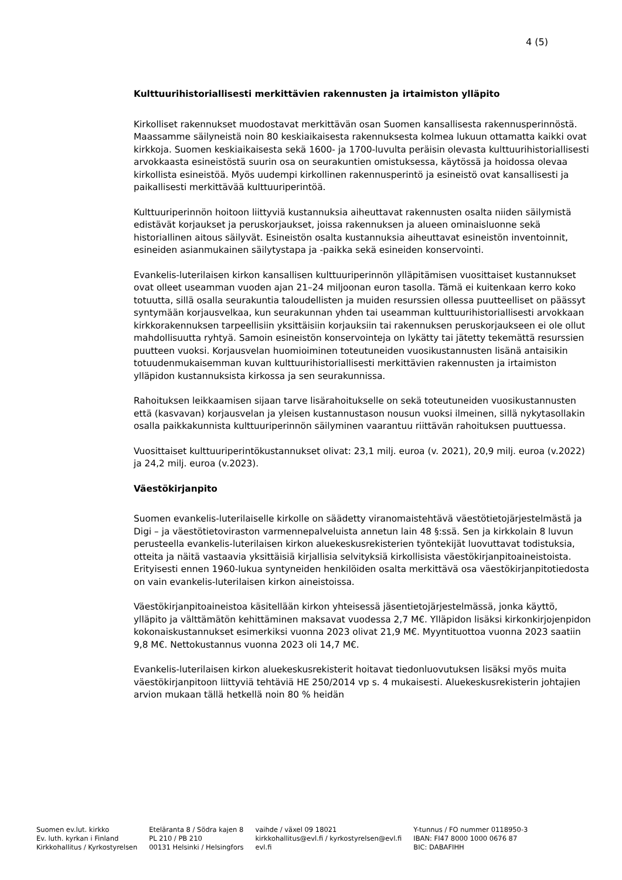4 (5)
Kulttuurihistoriallisesti merkittävien rakennusten ja irtaimiston ylläpito
Kirkolliset rakennukset muodostavat merkittävän osan Suomen kansallisesta rakennusperinnöstä. Maassamme säilyneistä noin 80 keskiaikaisesta rakennuksesta kolmea lukuun ottamatta kaikki ovat kirkkoja. Suomen keskiaikaisesta sekä 1600- ja 1700-luvulta peräisin olevasta kulttuurihistoriallisesti arvokkaasta esineistöstä suurin osa on seurakuntien omistuksessa, käytössä ja hoidossa olevaa kirkollista esineistöä. Myös uudempi kirkollinen rakennusperintö ja esineistö ovat kansallisesti ja paikallisesti merkittävää kulttuuriperintöä.
Kulttuuriperinnön hoitoon liittyviä kustannuksia aiheuttavat rakennusten osalta niiden säilymistä edistävät korjaukset ja peruskorjaukset, joissa rakennuksen ja alueen ominaisluonne sekä historiallinen aitous säilyvät. Esineistön osalta kustannuksia aiheuttavat esineistön inventoinnit, esineiden asianmukainen säilytystapa ja -paikka sekä esineiden konservointi.
Evankelis-luterilaisen kirkon kansallisen kulttuuriperinnön ylläpitämisen vuosittaiset kustannukset ovat olleet useamman vuoden ajan 21–24 miljoonan euron tasolla. Tämä ei kuitenkaan kerro koko totuutta, sillä osalla seurakuntia taloudellisten ja muiden resurssien ollessa puutteelliset on päässyt syntymään korjausvelkaa, kun seurakunnan yhden tai useamman kulttuurihistoriallisesti arvokkaan kirkkorakennuksen tarpeellisiin yksittäisiin korjauksiin tai rakennuksen peruskorjaukseen ei ole ollut mahdollisuutta ryhtyä. Samoin esineistön konservointeja on lykätty tai jätetty tekemättä resurssien puutteen vuoksi. Korjausvelan huomioiminen toteutuneiden vuosikustannusten lisänä antaisikin totuudenmukaisemman kuvan kulttuurihistoriallisesti merkittävien rakennusten ja irtaimiston ylläpidon kustannuksista kirkossa ja sen seurakunnissa.
Rahoituksen leikkaamisen sijaan tarve lisärahoitukselle on sekä toteutuneiden vuosikustannusten että (kasvavan) korjausvelan ja yleisen kustannustason nousun vuoksi ilmeinen, sillä nykytasollakin osalla paikkakunnista kulttuuriperinnön säilyminen vaarantuu riittävän rahoituksen puuttuessa.
Vuosittaiset kulttuuriperintökustannukset olivat: 23,1 milj. euroa (v. 2021), 20,9 milj. euroa (v.2022) ja 24,2 milj. euroa (v.2023).
Väestökirjanpito
Suomen evankelis-luterilaiselle kirkolle on säädetty viranomaistehtävä väestötietojärjestelmästä ja Digi – ja väestötietoviraston varmennepalveluista annetun lain 48 §:ssä. Sen ja kirkkolain 8 luvun perusteella evankelis-luterilaisen kirkon aluekeskusrekisterien työntekijät luovuttavat todistuksia, otteita ja näitä vastaavia yksittäisiä kirjallisia selvityksiä kirkollisista väestökirjanpitoaineistoista. Erityisesti ennen 1960-lukua syntyneiden henkilöiden osalta merkittävä osa väestökirjanpitotiedosta on vain evankelis-luterilaisen kirkon aineistoissa.
Väestökirjanpitoaineistoa käsitellään kirkon yhteisessä jäsentietojärjestelmässä, jonka käyttö, ylläpito ja välttämätön kehittäminen maksavat vuodessa 2,7 M€. Ylläpidon lisäksi kirkonkirjojenpidon kokonaiskustannukset esimerkiksi vuonna 2023 olivat 21,9 M€. Myyntituottoa vuonna 2023 saatiin 9,8 M€. Nettokustannus vuonna 2023 oli 14,7 M€.
Evankelis-luterilaisen kirkon aluekeskusrekisterit hoitavat tiedonluovutuksen lisäksi myös muita väestökirjanpitoon liittyviä tehtäviä HE 250/2014 vp s. 4 mukaisesti. Aluekeskusrekisterin johtajien arvion mukaan tällä hetkellä noin 80 % heidän
Suomen ev.lut. kirkko
Ev. luth. kyrkan i Finland
Kirkkohallitus / Kyrkostyrelsen
Eteläranta 8 / Södra kajen 8
PL 210 / PB 210
00131 Helsinki / Helsingfors
vaihde / växel 09 18021
kirkkohallitus@evl.fi / kyrkostyrelsen@evl.fi
evl.fi
Y-tunnus / FO nummer 0118950-3
IBAN: FI47 8000 1000 0676 87
BIC: DABAFIHH